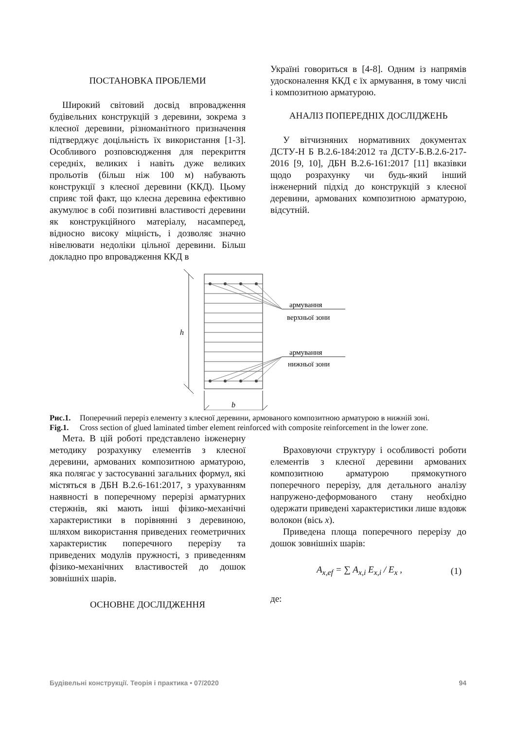ПОСТАНОВКА ПРОБЛЕМИ
Широкий світовий досвід впровадження будівельних конструкцій з деревини, зокрема з клеєної деревини, різноманітного призначення підтверджує доцільність їх використання [1-3]. Особливого розповсюдження для перекриття середніх, великих і навіть дуже великих прольотів (більш ніж 100 м) набувають конструкції з клеєної деревини (ККД). Цьому сприяє той факт, що клеєна деревина ефективно акумулює в собі позитивні властивості деревини як конструкційного матеріалу, насамперед, відносно високу міцність, і дозволяє значно нівелювати недоліки цільної деревини. Більш докладно про впровадження ККД в
Україні говориться в [4-8]. Одним із напрямів удосконалення ККД є їх армування, в тому числі і композитною арматурою.
АНАЛІЗ ПОПЕРЕДНІХ ДОСЛІДЖЕНЬ
У вітчизняних нормативних документах ДСТУ-Н Б В.2.6-184:2012 та ДСТУ-Б.В.2.6-217-2016 [9, 10], ДБН В.2.6-161:2017 [11] вказівки щодо розрахунку чи будь-який інший інженерний підхід до конструкцій з клеєної деревини, армованих композитною арматурою, відсутній.
армування
верхньої зони
армування
нижньої зони
h
b
Рис.1. Поперечний переріз елементу з клеєної деревини, армованого композитною арматурою в нижній зоні.
Fig.1. Cross section of glued laminated timber element reinforced with composite reinforcement in the lower zone.
Мета. В цій роботі представлено інженерну методику розрахунку елементів з клеєної деревини, армованих композитною арматурою, яка полягає у застосуванні загальних формул, які містяться в ДБН В.2.6-161:2017, з урахуванням наявності в поперечному перерізі арматурних стержнів, які мають інші фізико-механічні характеристики в порівнянні з деревиною, шляхом використання приведених геометричних характеристик поперечного перерізу та приведених модулів пружності, з приведенням фізико-механічних властивостей до дошок зовнішніх шарів.
ОСНОВНЕ ДОСЛІДЖЕННЯ
Враховуючи структуру і особливості роботи елементів з клеєної деревини армованих композитною арматурою прямокутного поперечного перерізу, для детального аналізу напружено-деформованого стану необхідно одержати приведені характеристики лише вздовж волокон (вісь x).
Приведена площа поперечного перерізу до дошок зовнішніх шарів:
A<sub>x,ef</sub> = ∑ A<sub>x,i</sub> E<sub>x,i</sub> / E<sub>x</sub> , (1)
де:
Будівельні конструкції. Теорія і практика • 07/2020 94